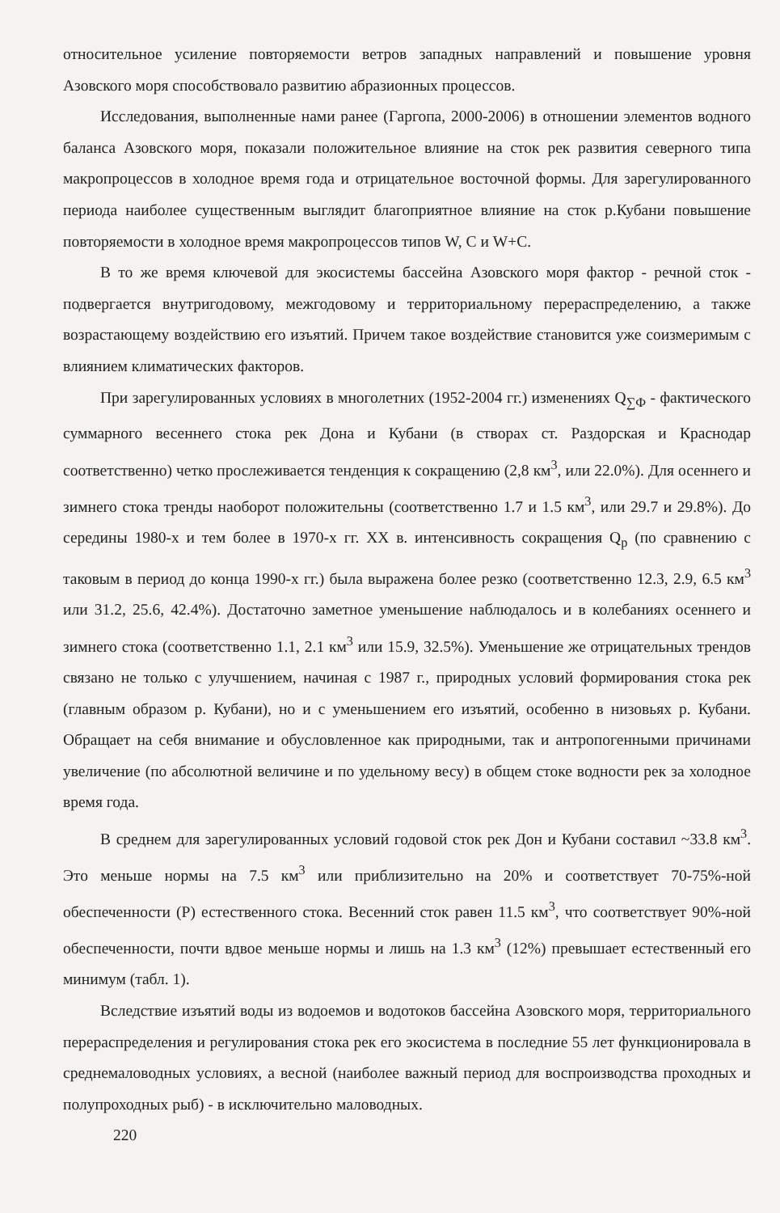относительное усиление повторяемости ветров западных направлений и повышение уровня Азовского моря способствовало развитию абразионных процессов.
Исследования, выполненные нами ранее (Гаргопа, 2000-2006) в отношении элементов водного баланса Азовского моря, показали положительное влияние на сток рек развития северного типа макропроцессов в холодное время года и отрицательное восточной формы. Для зарегулированного периода наиболее существенным выглядит благоприятное влияние на сток р.Кубани повышение повторяемости в холодное время макропроцессов типов W, С и W+C.
В то же время ключевой для экосистемы бассейна Азовского моря фактор - речной сток - подвергается внутригодовому, межгодовому и территориальному перераспределению, а также возрастающему воздействию его изъятий. Причем такое воздействие становится уже соизмеримым с влиянием климатических факторов.
При зарегулированных условиях в многолетних (1952-2004 гг.) изменениях Q<sub>∑Ф</sub> - фактического суммарного весеннего стока рек Дона и Кубани (в створах ст. Раздорская и Краснодар соответственно) четко прослеживается тенденция к сокращению (2,8 км<sup>3</sup>, или 22.0%). Для осеннего и зимнего стока тренды наоборот положительны (соответственно 1.7 и 1.5 км<sup>3</sup>, или 29.7 и 29.8%). До середины 1980-х и тем более в 1970-х гг. XX в. интенсивность сокращения Q<sub>р</sub> (по сравнению с таковым в период до конца 1990-х гг.) была выражена более резко (соответственно 12.3, 2.9, 6.5 км<sup>3</sup> или 31.2, 25.6, 42.4%). Достаточно заметное уменьшение наблюдалось и в колебаниях осеннего и зимнего стока (соответственно 1.1, 2.1 км<sup>3</sup> или 15.9, 32.5%). Уменьшение же отрицательных трендов связано не только с улучшением, начиная с 1987 г., природных условий формирования стока рек (главным образом р. Кубани), но и с уменьшением его изъятий, особенно в низовьях р. Кубани. Обращает на себя внимание и обусловленное как природными, так и антропогенными причинами увеличение (по абсолютной величине и по удельному весу) в общем стоке водности рек за холодное время года.
В среднем для зарегулированных условий годовой сток рек Дон и Кубани составил ~33.8 км<sup>3</sup>. Это меньше нормы на 7.5 км<sup>3</sup> или приблизительно на 20% и соответствует 70-75%-ной обеспеченности (Р) естественного стока. Весенний сток равен 11.5 км<sup>3</sup>, что соответствует 90%-ной обеспеченности, почти вдвое меньше нормы и лишь на 1.3 км<sup>3</sup> (12%) превышает естественный его минимум (табл. 1).
Вследствие изъятий воды из водоемов и водотоков бассейна Азовского моря, территориального перераспределения и регулирования стока рек его экосистема в последние 55 лет функционировала в среднемаловодных условиях, а весной (наиболее важный период для воспроизводства проходных и полупроходных рыб) - в исключительно маловодных.
220